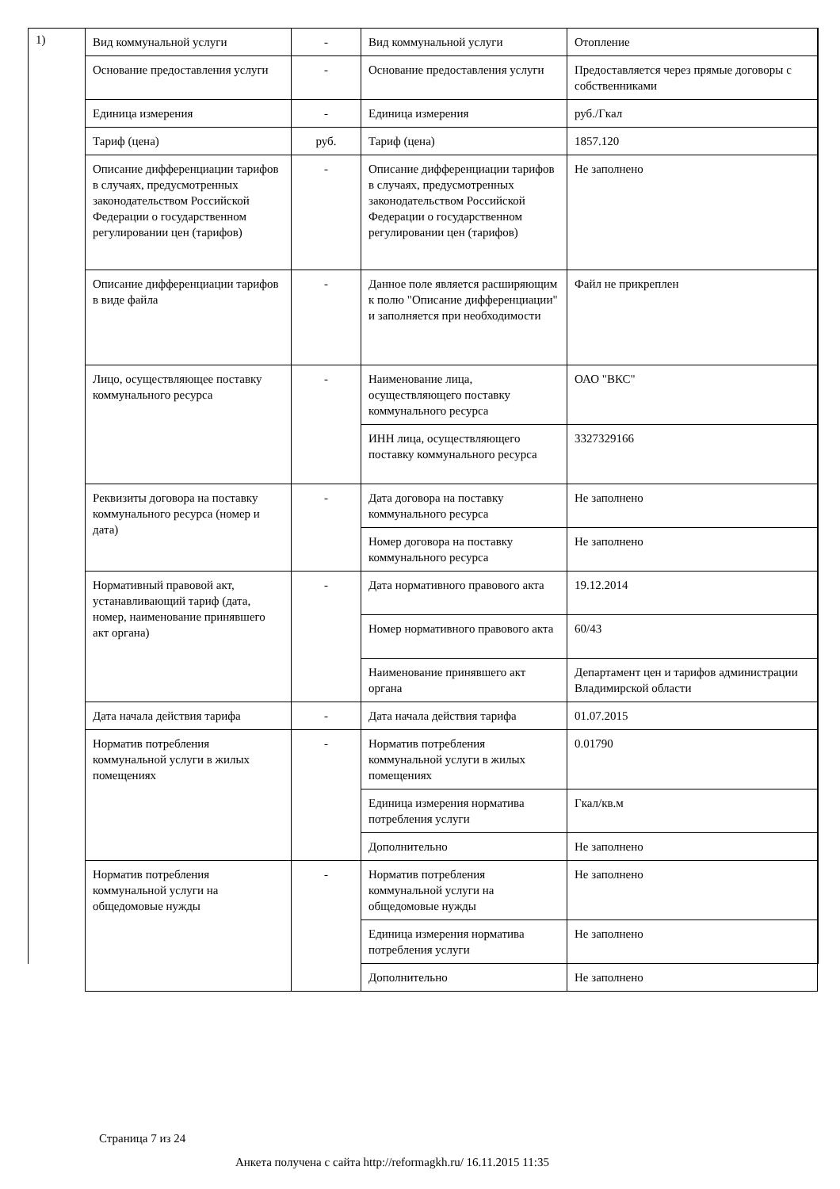1)
| Вид коммунальной услуги | - | Вид коммунальной услуги | Отопление |
| Основание предоставления услуги | - | Основание предоставления услуги | Предоставляется через прямые договоры с собственниками |
| Единица измерения | - | Единица измерения | руб./Гкал |
| Тариф (цена) | руб. | Тариф (цена) | 1857.120 |
| Описание дифференциации тарифов в случаях, предусмотренных законодательством Российской Федерации о государственном регулировании цен (тарифов) | - | Описание дифференциации тарифов в случаях, предусмотренных законодательством Российской Федерации о государственном регулировании цен (тарифов) | Не заполнено |
| Описание дифференциации тарифов в виде файла | - | Данное поле является расширяющим к полю "Описание дифференциации" и заполняется при необходимости | Файл не прикреплен |
| Лицо, осуществляющее поставку коммунального ресурса | - | Наименование лица, осуществляющего поставку коммунального ресурса | ОАО "ВКС" |
| | | ИНН лица, осуществляющего поставку коммунального ресурса | 3327329166 |
| Реквизиты договора на поставку коммунального ресурса (номер и дата) | - | Дата договора на поставку коммунального ресурса | Не заполнено |
| | | Номер договора на поставку коммунального ресурса | Не заполнено |
| Нормативный правовой акт, устанавливающий тариф (дата, номер, наименование принявшего акт органа) | - | Дата нормативного правового акта | 19.12.2014 |
| | | Номер нормативного правового акта | 60/43 |
| | | Наименование принявшего акт органа | Департамент цен и тарифов администрации Владимирской области |
| Дата начала действия тарифа | - | Дата начала действия тарифа | 01.07.2015 |
| Норматив потребления коммунальной услуги в жилых помещениях | - | Норматив потребления коммунальной услуги в жилых помещениях | 0.01790 |
| | | Единица измерения норматива потребления услуги | Гкал/кв.м |
| | | Дополнительно | Не заполнено |
| Норматив потребления коммунальной услуги на общедомовые нужды | - | Норматив потребления коммунальной услуги на общедомовые нужды | Не заполнено |
| | | Единица измерения норматива потребления услуги | Не заполнено |
| | | Дополнительно | Не заполнено |
Страница 7 из 24
Анкета получена с сайта http://reformagkh.ru/ 16.11.2015 11:35